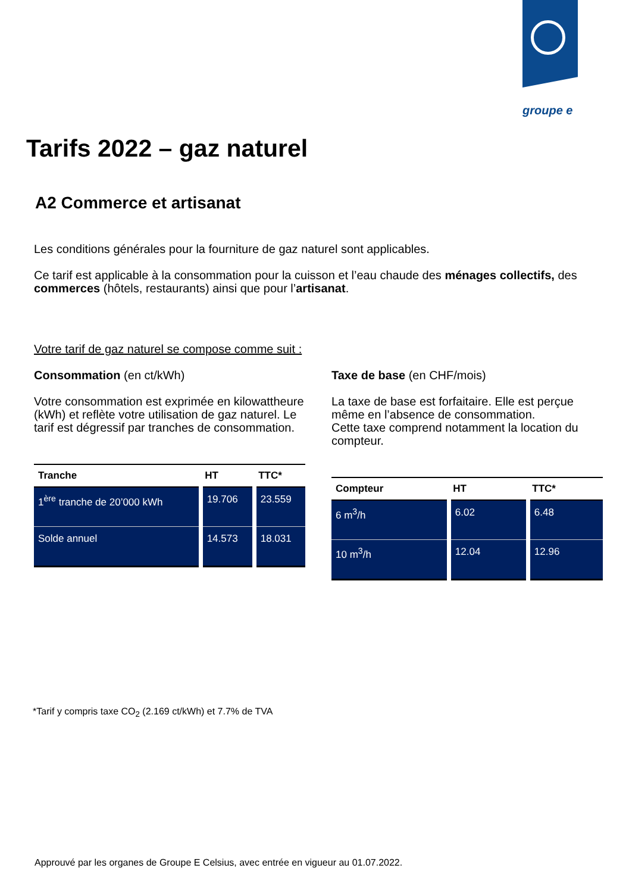groupe e
Tarifs 2022 – gaz naturel
A2 Commerce et artisanat
Les conditions générales pour la fourniture de gaz naturel sont applicables.
Ce tarif est applicable à la consommation pour la cuisson et l’eau chaude des ménages collectifs, des commerces (hôtels, restaurants) ainsi que pour l’artisanat.
Votre tarif de gaz naturel se compose comme suit :
Consommation (en ct/kWh)
Votre consommation est exprimée en kilowattheure (kWh) et reflète votre utilisation de gaz naturel. Le tarif est dégressif par tranches de consommation.
| Tranche | HT | TTC* |
| --- | --- | --- |
| 1<sup>ère</sup> tranche de 20’000 kWh | 19.706 | 23.559 |
| Solde annuel | 14.573 | 18.031 |
Taxe de base (en CHF/mois)
La taxe de base est forfaitaire. Elle est perçue même en l’absence de consommation.
Cette taxe comprend notamment la location du compteur.
| Compteur | HT | TTC* |
| --- | --- | --- |
| 6 m<sup>3</sup>/h | 6.02 | 6.48 |
| 10 m<sup>3</sup>/h | 12.04 | 12.96 |
*Tarif y compris taxe CO<sub>2</sub> (2.169 ct/kWh) et 7.7% de TVA
Approuvé par les organes de Groupe E Celsius, avec entrée en vigueur au 01.07.2022.